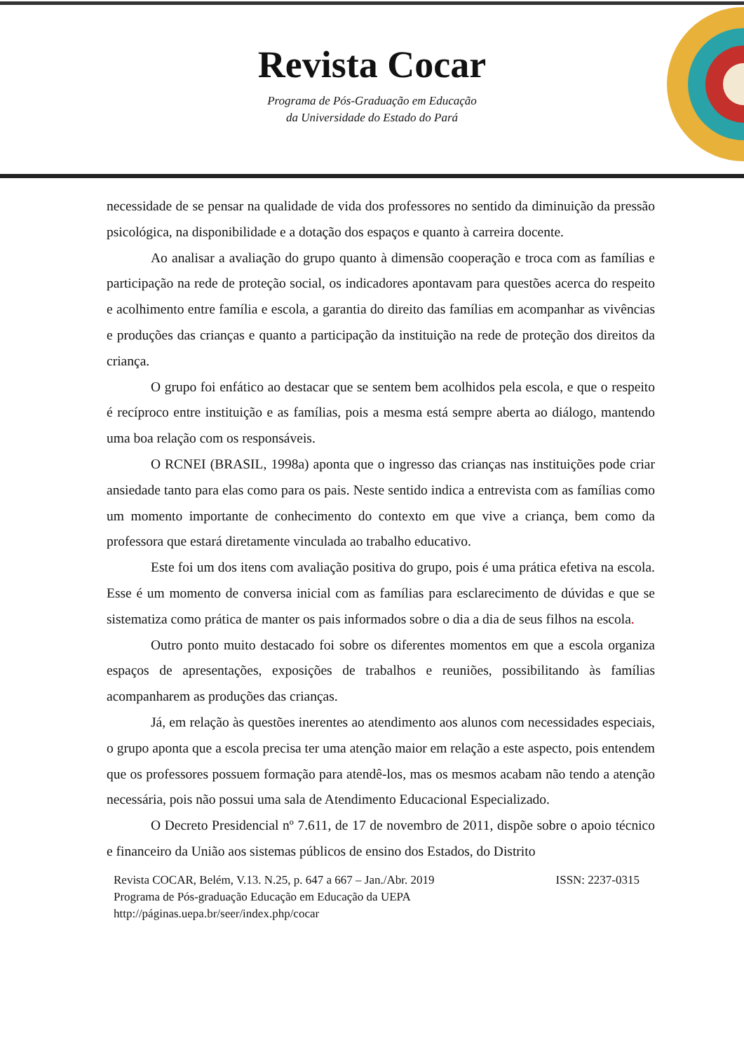Revista Cocar
Programa de Pós-Graduação em Educação
da Universidade do Estado do Pará
necessidade de se pensar na qualidade de vida dos professores no sentido da diminuição da pressão psicológica, na disponibilidade e a dotação dos espaços e quanto à carreira docente.
Ao analisar a avaliação do grupo quanto à dimensão cooperação e troca com as famílias e participação na rede de proteção social, os indicadores apontavam para questões acerca do respeito e acolhimento entre família e escola, a garantia do direito das famílias em acompanhar as vivências e produções das crianças e quanto a participação da instituição na rede de proteção dos direitos da criança.
O grupo foi enfático ao destacar que se sentem bem acolhidos pela escola, e que o respeito é recíproco entre instituição e as famílias, pois a mesma está sempre aberta ao diálogo, mantendo uma boa relação com os responsáveis.
O RCNEI (BRASIL, 1998a) aponta que o ingresso das crianças nas instituições pode criar ansiedade tanto para elas como para os pais. Neste sentido indica a entrevista com as famílias como um momento importante de conhecimento do contexto em que vive a criança, bem como da professora que estará diretamente vinculada ao trabalho educativo.
Este foi um dos itens com avaliação positiva do grupo, pois é uma prática efetiva na escola. Esse é um momento de conversa inicial com as famílias para esclarecimento de dúvidas e que se sistematiza como prática de manter os pais informados sobre o dia a dia de seus filhos na escola.
Outro ponto muito destacado foi sobre os diferentes momentos em que a escola organiza espaços de apresentações, exposições de trabalhos e reuniões, possibilitando às famílias acompanharem as produções das crianças.
Já, em relação às questões inerentes ao atendimento aos alunos com necessidades especiais, o grupo aponta que a escola precisa ter uma atenção maior em relação a este aspecto, pois entendem que os professores possuem formação para atendê-los, mas os mesmos acabam não tendo a atenção necessária, pois não possui uma sala de Atendimento Educacional Especializado.
O Decreto Presidencial nº 7.611, de 17 de novembro de 2011, dispõe sobre o apoio técnico e financeiro da União aos sistemas públicos de ensino dos Estados, do Distrito
Revista COCAR, Belém, V.13. N.25, p. 647 a 667 – Jan./Abr. 2019 ISSN: 2237-0315
Programa de Pós-graduação Educação em Educação da UEPA
http://páginas.uepa.br/seer/index.php/cocar